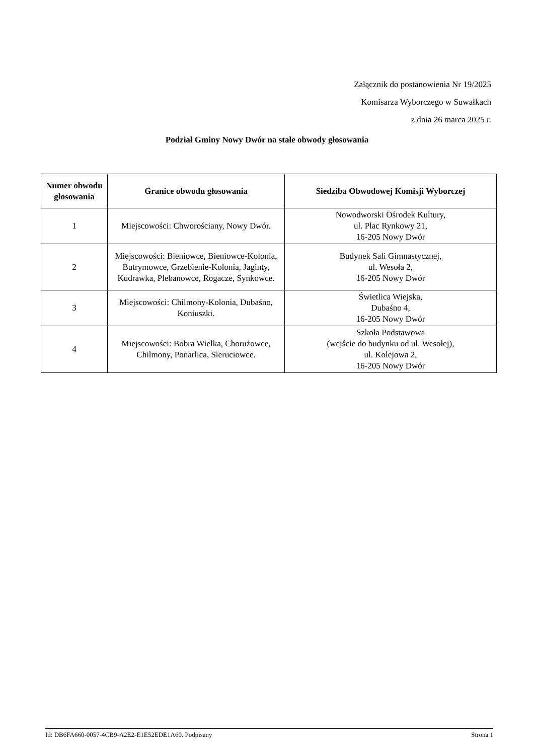Załącznik do postanowienia Nr 19/2025
Komisarza Wyborczego w Suwałkach
z dnia 26 marca 2025 r.
Podział Gminy Nowy Dwór na stałe obwody głosowania
| Numer obwodu głosowania | Granice obwodu głosowania | Siedziba Obwodowej Komisji Wyborczej |
| --- | --- | --- |
| 1 | Miejscowości: Chworościany, Nowy Dwór. | Nowodworski Ośrodek Kultury, ul. Plac Rynkowy 21, 16-205 Nowy Dwór |
| 2 | Miejscowości: Bieniowce, Bieniowce-Kolonia, Butrymowce, Grzebienie-Kolonia, Jaginty, Kudrawka, Plebanowce, Rogacze, Synkowce. | Budynek Sali Gimnastycznej, ul. Wesoła 2, 16-205 Nowy Dwór |
| 3 | Miejscowości: Chilmony-Kolonia, Dubaśno, Koniuszki. | Świetlica Wiejska, Dubaśno 4, 16-205 Nowy Dwór |
| 4 | Miejscowości: Bobra Wielka, Chorużowce, Chilmony, Ponarlica, Sieruciowce. | Szkoła Podstawowa (wejście do budynku od ul. Wesołej), ul. Kolejowa 2, 16-205 Nowy Dwór |
Id: DB6FA660-0057-4CB9-A2E2-E1E52EDE1A60. Podpisany Strona 1